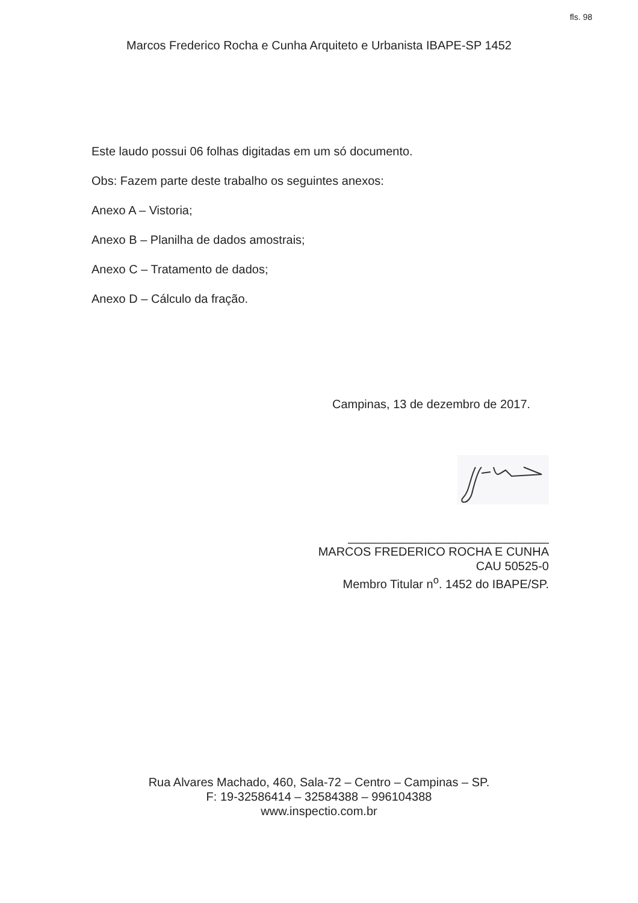fls. 98
Marcos Frederico Rocha e Cunha Arquiteto e Urbanista IBAPE-SP 1452
Este laudo possui 06 folhas digitadas em um só documento.
Obs: Fazem parte deste trabalho os seguintes anexos:
Anexo A – Vistoria;
Anexo B – Planilha de dados amostrais;
Anexo C – Tratamento de dados;
Anexo D – Cálculo da fração.
Campinas, 13 de dezembro de 2017.
______________________________
MARCOS FREDERICO ROCHA E CUNHA
CAU 50525-0
Membro Titular n<sup>o</sup>. 1452 do IBAPE/SP.
Rua Alvares Machado, 460, Sala-72 – Centro – Campinas – SP.
F: 19-32586414 – 32584388 – 996104388
www.inspectio.com.br